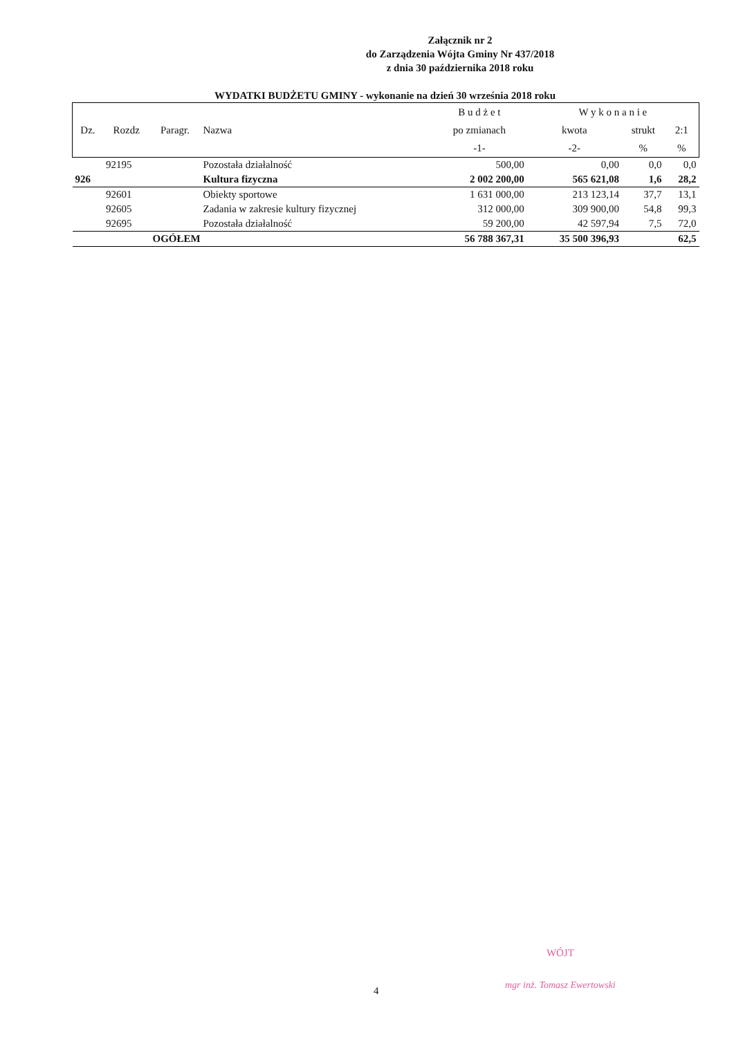Załącznik nr 2
do Zarządzenia Wójta Gminy Nr 437/2018
z dnia 30 października 2018 roku
WYDATKI BUDŻETU GMINY - wykonanie na dzień 30 września 2018 roku
| | | | | B u d ż e t | W y k o n a n i e | | |
| --- | --- | --- | --- | --- | --- | --- | --- |
| Dz. | Rozdz | Paragr. | Nazwa | po zmianach | kwota | strukt | 2:1 |
| | | | | -1- | -2- | % | % |
| | 92195 | | Pozostała działalność | 500,00 | 0,00 | 0,0 | 0,0 |
| 926 | | | Kultura fizyczna | 2 002 200,00 | 565 621,08 | 1,6 | 28,2 |
| | 92601 | | Obiekty sportowe | 1 631 000,00 | 213 123,14 | 37,7 | 13,1 |
| | 92605 | | Zadania w zakresie kultury fizycznej | 312 000,00 | 309 900,00 | 54,8 | 99,3 |
| | 92695 | | Pozostała działalność | 59 200,00 | 42 597,94 | 7,5 | 72,0 |
| | | OGÓŁEM | | 56 788 367,31 | 35 500 396,93 | | 62,5 |
WÓJT
mgr inż. Tomasz Ewertowski
4